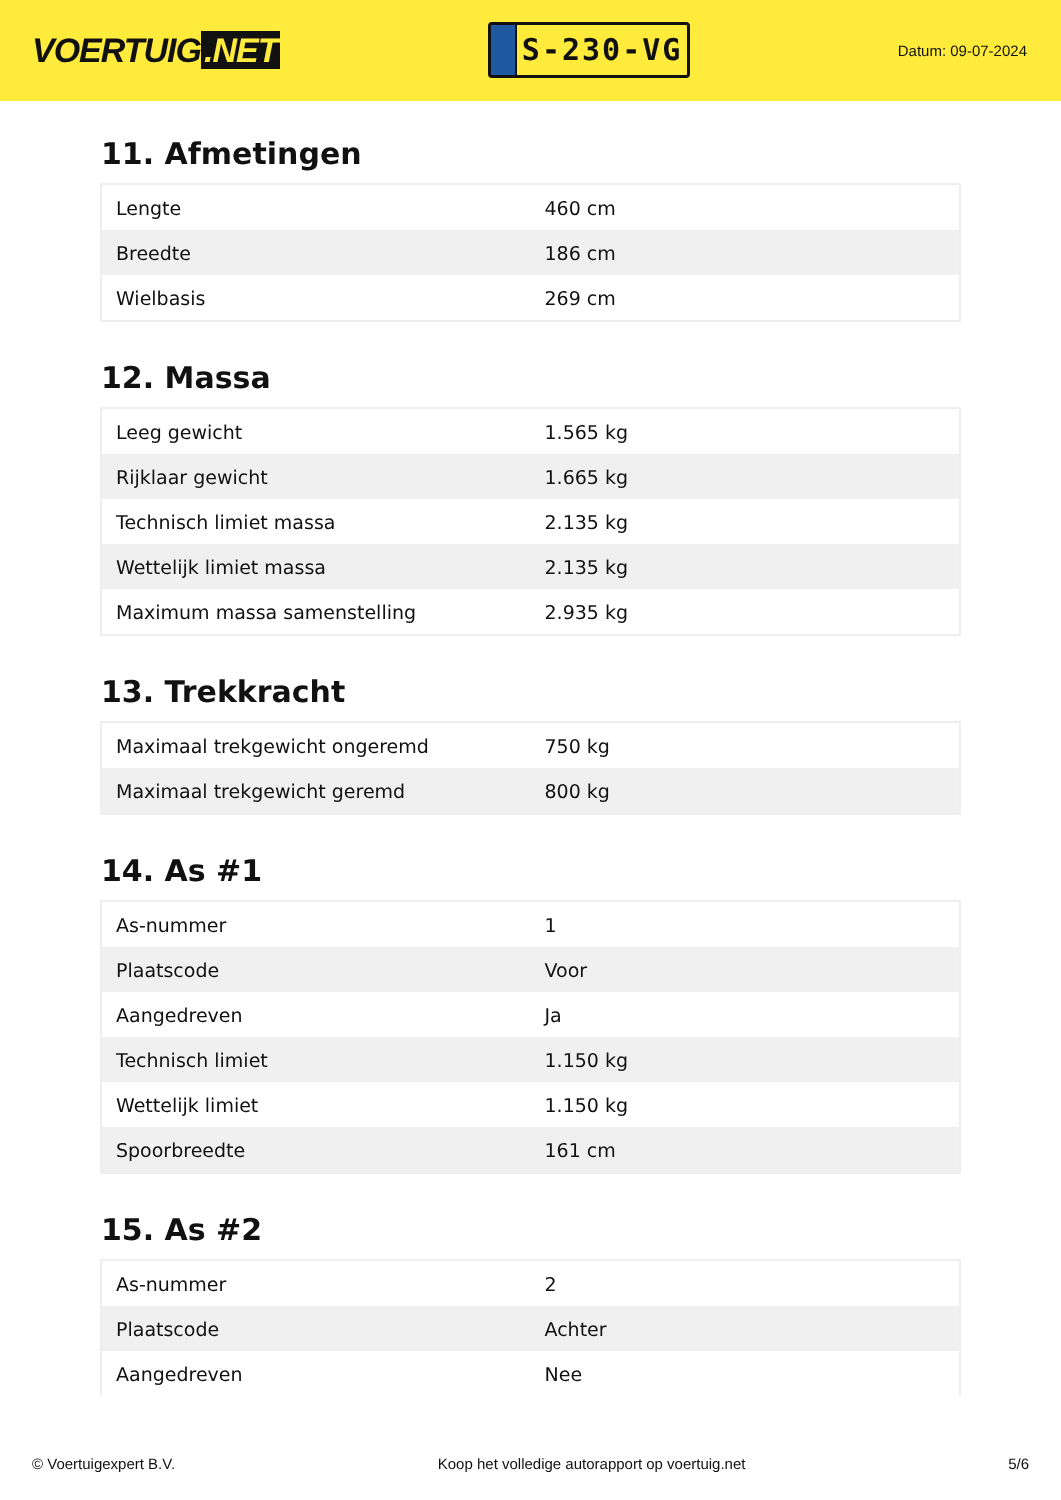VOERTUIG.NET
S-230-VG
Datum: 09-07-2024
11. Afmetingen
| Lengte | 460 cm |
| Breedte | 186 cm |
| Wielbasis | 269 cm |
12. Massa
| Leeg gewicht | 1.565 kg |
| Rijklaar gewicht | 1.665 kg |
| Technisch limiet massa | 2.135 kg |
| Wettelijk limiet massa | 2.135 kg |
| Maximum massa samenstelling | 2.935 kg |
13. Trekkracht
| Maximaal trekgewicht ongeremd | 750 kg |
| Maximaal trekgewicht geremd | 800 kg |
14. As #1
| As-nummer | 1 |
| Plaatscode | Voor |
| Aangedreven | Ja |
| Technisch limiet | 1.150 kg |
| Wettelijk limiet | 1.150 kg |
| Spoorbreedte | 161 cm |
15. As #2
| As-nummer | 2 |
| Plaatscode | Achter |
| Aangedreven | Nee |
© Voertuigexpert B.V. Koop het volledige autorapport op voertuig.net 5/6